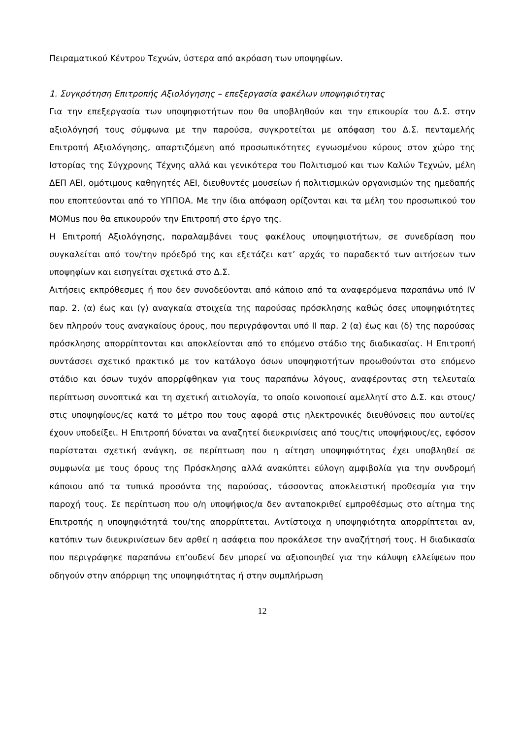Πειραματικού Κέντρου Τεχνών, ύστερα από ακρόαση των υποψηφίων.
1. Συγκρότηση Επιτροπής Αξιολόγησης – επεξεργασία φακέλων υποψηφιότητας
Για την επεξεργασία των υποψηφιοτήτων που θα υποβληθούν και την επικουρία του Δ.Σ. στην αξιολόγησή τους σύμφωνα με την παρούσα, συγκροτείται με απόφαση του Δ.Σ. πενταμελής Επιτροπή Αξιολόγησης, απαρτιζόμενη από προσωπικότητες εγνωσμένου κύρους στον χώρο της Ιστορίας της Σύγχρονης Τέχνης αλλά και γενικότερα του Πολιτισμού και των Καλών Τεχνών, μέλη ΔΕΠ ΑΕΙ, ομότιμους καθηγητές ΑΕΙ, διευθυντές μουσείων ή πολιτισμικών οργανισμών της ημεδαπής που εποπτεύονται από το ΥΠΠΟΑ. Με την ίδια απόφαση ορίζονται και τα μέλη του προσωπικού του MOMus που θα επικουρούν την Επιτροπή στο έργο της.
Η Επιτροπή Αξιολόγησης, παραλαμβάνει τους φακέλους υποψηφιοτήτων, σε συνεδρίαση που συγκαλείται από τον/την πρόεδρό της και εξετάζει κατ’ αρχάς το παραδεκτό των αιτήσεων των υποψηφίων και εισηγείται σχετικά στο Δ.Σ.
Αιτήσεις εκπρόθεσμες ή που δεν συνοδεύονται από κάποιο από τα αναφερόμενα παραπάνω υπό IV παρ. 2. (α) έως και (γ) αναγκαία στοιχεία της παρούσας πρόσκλησης καθώς όσες υποψηφιότητες δεν πληρούν τους αναγκαίους όρους, που περιγράφονται υπό ΙΙ παρ. 2 (α) έως και (δ) της παρούσας πρόσκλησης απορρίπτονται και αποκλείονται από το επόμενο στάδιο της διαδικασίας. Η Επιτροπή συντάσσει σχετικό πρακτικό με τον κατάλογο όσων υποψηφιοτήτων προωθούνται στο επόμενο στάδιο και όσων τυχόν απορρίφθηκαν για τους παραπάνω λόγους, αναφέροντας στη τελευταία περίπτωση συνοπτικά και τη σχετική αιτιολογία, το οποίο κοινοποιεί αμελλητί στο Δ.Σ. και στους/στις υποψηφίους/ες κατά το μέτρο που τους αφορά στις ηλεκτρονικές διευθύνσεις που αυτοί/ες έχουν υποδείξει. Η Επιτροπή δύναται να αναζητεί διευκρινίσεις από τους/τις υποψήφιους/ες, εφόσον παρίσταται σχετική ανάγκη, σε περίπτωση που η αίτηση υποψηφιότητας έχει υποβληθεί σε συμφωνία με τους όρους της Πρόσκλησης αλλά ανακύπτει εύλογη αμφιβολία για την συνδρομή κάποιου από τα τυπικά προσόντα της παρούσας, τάσσοντας αποκλειστική προθεσμία για την παροχή τους. Σε περίπτωση που ο/η υποψήφιος/α δεν ανταποκριθεί εμπροθέσμως στο αίτημα της Επιτροπής η υποψηφιότητά του/της απορρίπτεται. Αντίστοιχα η υποψηφιότητα απορρίπτεται αν, κατόπιν των διευκρινίσεων δεν αρθεί η ασάφεια που προκάλεσε την αναζήτησή τους. Η διαδικασία που περιγράφηκε παραπάνω επ’ουδενί δεν μπορεί να αξιοποιηθεί για την κάλυψη ελλείψεων που οδηγούν στην απόρριψη της υποψηφιότητας ή στην συμπλήρωση
12